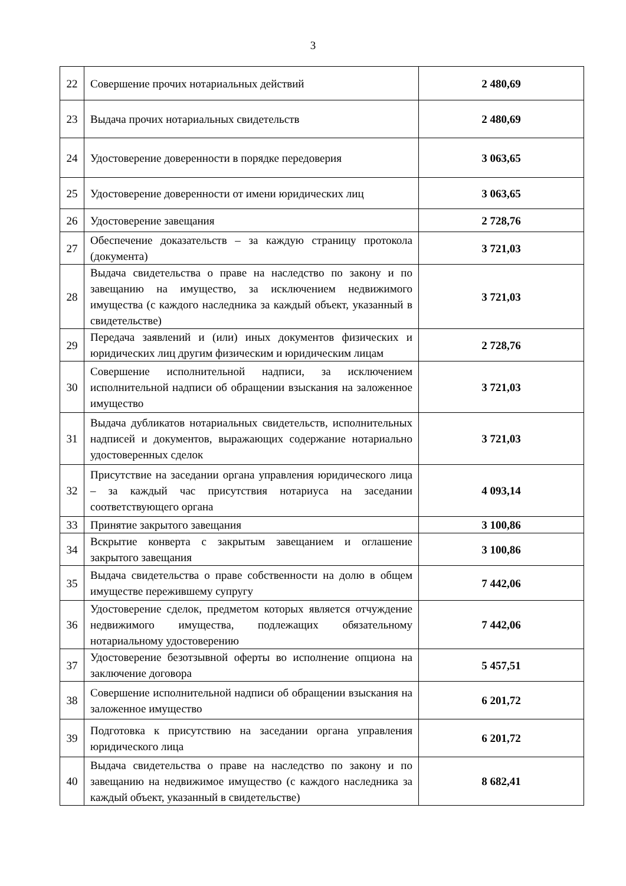3
| 22 | Совершение прочих нотариальных действий | 2 480,69 |
| 23 | Выдача прочих нотариальных свидетельств | 2 480,69 |
| 24 | Удостоверение доверенности в порядке передоверия | 3 063,65 |
| 25 | Удостоверение доверенности от имени юридических лиц | 3 063,65 |
| 26 | Удостоверение завещания | 2 728,76 |
| 27 | Обеспечение доказательств – за каждую страницу протокола (документа) | 3 721,03 |
| 28 | Выдача свидетельства о праве на наследство по закону и по завещанию на имущество, за исключением недвижимого имущества (с каждого наследника за каждый объект, указанный в свидетельстве) | 3 721,03 |
| 29 | Передача заявлений и (или) иных документов физических и юридических лиц другим физическим и юридическим лицам | 2 728,76 |
| 30 | Совершение исполнительной надписи, за исключением исполнительной надписи об обращении взыскания на заложенное имущество | 3 721,03 |
| 31 | Выдача дубликатов нотариальных свидетельств, исполнительных надписей и документов, выражающих содержание нотариально удостоверенных сделок | 3 721,03 |
| 32 | Присутствие на заседании органа управления юридического лица – за каждый час присутствия нотариуса на заседании соответствующего органа | 4 093,14 |
| 33 | Принятие закрытого завещания | 3 100,86 |
| 34 | Вскрытие конверта с закрытым завещанием и оглашение закрытого завещания | 3 100,86 |
| 35 | Выдача свидетельства о праве собственности на долю в общем имуществе пережившему супругу | 7 442,06 |
| 36 | Удостоверение сделок, предметом которых является отчуждение недвижимого имущества, подлежащих обязательному нотариальному удостоверению | 7 442,06 |
| 37 | Удостоверение безотзывной оферты во исполнение опциона на заключение договора | 5 457,51 |
| 38 | Совершение исполнительной надписи об обращении взыскания на заложенное имущество | 6 201,72 |
| 39 | Подготовка к присутствию на заседании органа управления юридического лица | 6 201,72 |
| 40 | Выдача свидетельства о праве на наследство по закону и по завещанию на недвижимое имущество (с каждого наследника за каждый объект, указанный в свидетельстве) | 8 682,41 |